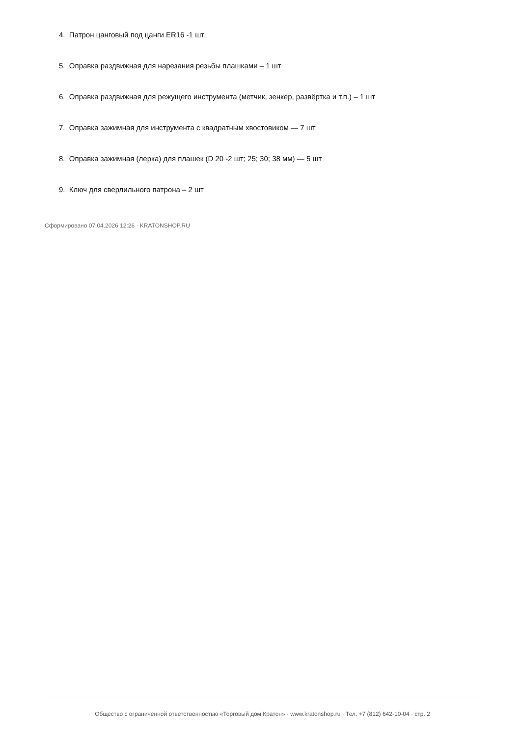4. Патрон цанговый под цанги ER16 -1 шт
5. Оправка раздвижная для нарезания резьбы плашками – 1 шт
6. Оправка раздвижная для режущего инструмента (метчик, зенкер, развёртка и т.п.) – 1 шт
7. Оправка зажимная для инструмента с квадратным хвостовиком — 7 шт
8. Оправка зажимная (лерка) для плашек (D 20 -2 шт; 25; 30; 38 мм) — 5 шт
9. Ключ для сверлильного патрона – 2 шт
Сформировано 07.04.2026 12:26 · KRATONSHOP.RU
Общество с ограниченной ответственностью «Торговый дом Кратон» · www.kratonshop.ru · Тел. +7 (812) 642-10-04 · стр. 2